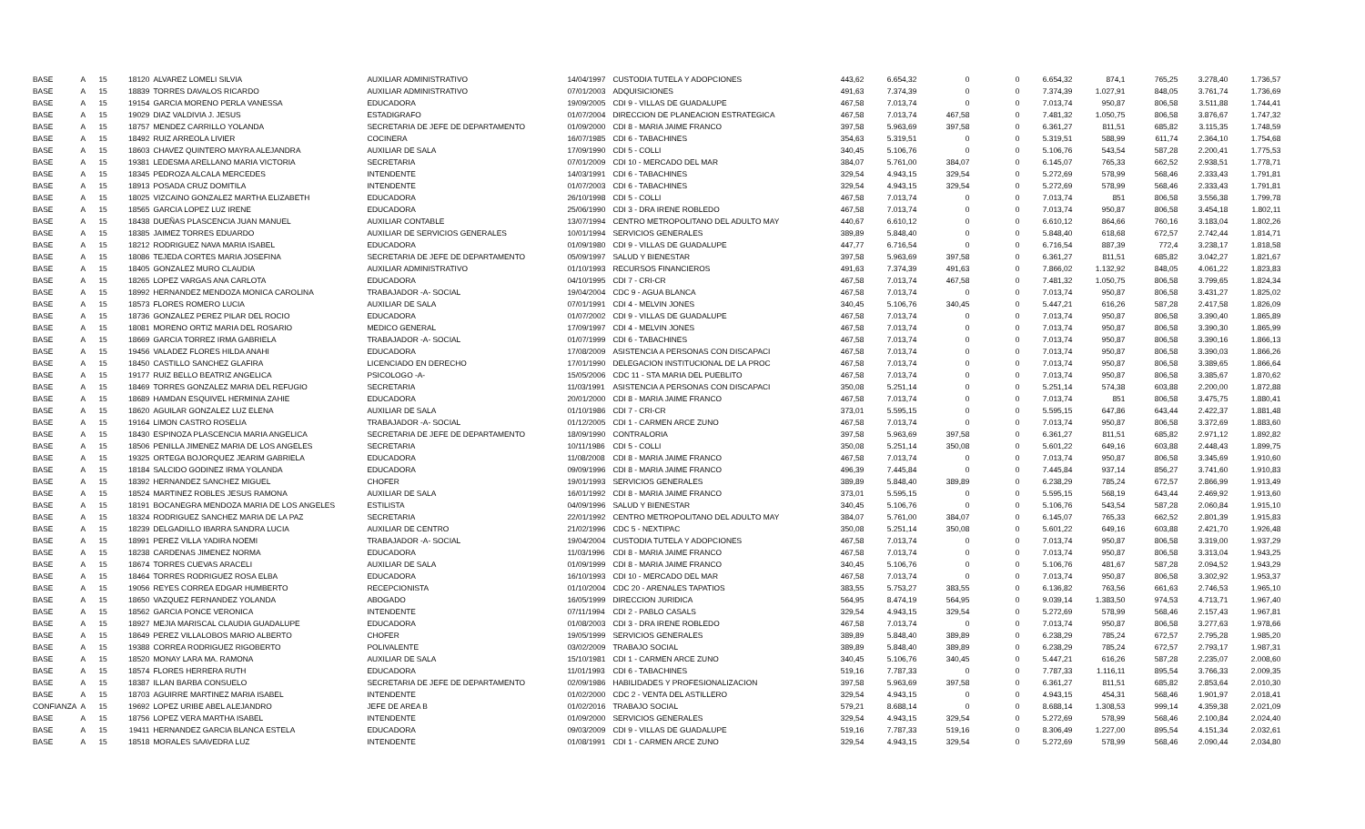| BASE | A | 15 | 18120 | ALVAREZ LOMELI SILVIA | AUXILIAR ADMINISTRATIVO | 14/04/1997 | CUSTODIA TUTELA Y ADOPCIONES | 443,62 | 6.654,32 | 0 | 0 | 6.654,32 | 874,1 | 765,25 | 3.278,40 | 1.736,57 |
| BASE | A | 15 | 18839 | TORRES DAVALOS RICARDO | AUXILIAR ADMINISTRATIVO | 07/01/2003 | ADQUISICIONES | 491,63 | 7.374,39 | 0 | 0 | 7.374,39 | 1.027,91 | 848,05 | 3.761,74 | 1.736,69 |
| BASE | A | 15 | 19154 | GARCIA MORENO PERLA VANESSA | EDUCADORA | 19/09/2005 | CDI 9 - VILLAS DE GUADALUPE | 467,58 | 7.013,74 | 0 | 0 | 7.013,74 | 950,87 | 806,58 | 3.511,88 | 1.744,41 |
| BASE | A | 15 | 19029 | DIAZ VALDIVIA J. JESUS | ESTADIGRAFO | 01/07/2004 | DIRECCION DE PLANEACION ESTRATEGICA | 467,58 | 7.013,74 | 467,58 | 0 | 7.481,32 | 1.050,75 | 806,58 | 3.876,67 | 1.747,32 |
| BASE | A | 15 | 18757 | MENDEZ CARRILLO YOLANDA | SECRETARIA DE JEFE DE DEPARTAMENTO | 01/09/2000 | CDI 8 - MARIA JAIME FRANCO | 397,58 | 5.963,69 | 397,58 | 0 | 6.361,27 | 811,51 | 685,82 | 3.115,35 | 1.748,59 |
| BASE | A | 15 | 18492 | RUIZ ARREOLA LIVIER | COCINERA | 16/07/1985 | CDI 6 - TABACHINES | 354,63 | 5.319,51 | 0 | 0 | 5.319,51 | 588,99 | 611,74 | 2.364,10 | 1.754,68 |
| BASE | A | 15 | 18603 | CHAVEZ QUINTERO MAYRA ALEJANDRA | AUXILIAR DE SALA | 17/09/1990 | CDI 5 - COLLI | 340,45 | 5.106,76 | 0 | 0 | 5.106,76 | 543,54 | 587,28 | 2.200,41 | 1.775,53 |
| BASE | A | 15 | 19381 | LEDESMA ARELLANO MARIA VICTORIA | SECRETARIA | 07/01/2009 | CDI 10 - MERCADO DEL MAR | 384,07 | 5.761,00 | 384,07 | 0 | 6.145,07 | 765,33 | 662,52 | 2.938,51 | 1.778,71 |
| BASE | A | 15 | 18345 | PEDROZA ALCALA MERCEDES | INTENDENTE | 14/03/1991 | CDI 6 - TABACHINES | 329,54 | 4.943,15 | 329,54 | 0 | 5.272,69 | 578,99 | 568,46 | 2.333,43 | 1.791,81 |
| BASE | A | 15 | 18913 | POSADA CRUZ DOMITILA | INTENDENTE | 01/07/2003 | CDI 6 - TABACHINES | 329,54 | 4.943,15 | 329,54 | 0 | 5.272,69 | 578,99 | 568,46 | 2.333,43 | 1.791,81 |
| BASE | A | 15 | 18025 | VIZCAINO GONZALEZ MARTHA ELIZABETH | EDUCADORA | 26/10/1998 | CDI 5 - COLLI | 467,58 | 7.013,74 | 0 | 0 | 7.013,74 | 851 | 806,58 | 3.556,38 | 1.799,78 |
| BASE | A | 15 | 18565 | GARCIA LOPEZ LUZ IRENE | EDUCADORA | 25/06/1990 | CDI 3 - DRA IRENE ROBLEDO | 467,58 | 7.013,74 | 0 | 0 | 7.013,74 | 950,87 | 806,58 | 3.454,18 | 1.802,11 |
| BASE | A | 15 | 18438 | DUEÑAS PLASCENCIA JUAN MANUEL | AUXILIAR CONTABLE | 13/07/1994 | CENTRO METROPOLITANO DEL ADULTO MAY | 440,67 | 6.610,12 | 0 | 0 | 6.610,12 | 864,66 | 760,16 | 3.183,04 | 1.802,26 |
| BASE | A | 15 | 18385 | JAIMEZ TORRES EDUARDO | AUXILIAR DE SERVICIOS GENERALES | 10/01/1994 | SERVICIOS GENERALES | 389,89 | 5.848,40 | 0 | 0 | 5.848,40 | 618,68 | 672,57 | 2.742,44 | 1.814,71 |
| BASE | A | 15 | 18212 | RODRIGUEZ NAVA MARIA ISABEL | EDUCADORA | 01/09/1980 | CDI 9 - VILLAS DE GUADALUPE | 447,77 | 6.716,54 | 0 | 0 | 6.716,54 | 887,39 | 772,4 | 3.238,17 | 1.818,58 |
| BASE | A | 15 | 18086 | TEJEDA CORTES MARIA JOSEFINA | SECRETARIA DE JEFE DE DEPARTAMENTO | 05/09/1997 | SALUD Y BIENESTAR | 397,58 | 5.963,69 | 397,58 | 0 | 6.361,27 | 811,51 | 685,82 | 3.042,27 | 1.821,67 |
| BASE | A | 15 | 18405 | GONZALEZ MURO CLAUDIA | AUXILIAR ADMINISTRATIVO | 01/10/1993 | RECURSOS FINANCIEROS | 491,63 | 7.374,39 | 491,63 | 0 | 7.866,02 | 1.132,92 | 848,05 | 4.061,22 | 1.823,83 |
| BASE | A | 15 | 18265 | LOPEZ VARGAS ANA CARLOTA | EDUCADORA | 04/10/1995 | CDI 7 - CRI-CR | 467,58 | 7.013,74 | 467,58 | 0 | 7.481,32 | 1.050,75 | 806,58 | 3.799,65 | 1.824,34 |
| BASE | A | 15 | 18992 | HERNANDEZ MENDOZA MONICA CAROLINA | TRABAJADOR -A- SOCIAL | 19/04/2004 | CDC 9 - AGUA BLANCA | 467,58 | 7.013,74 | 0 | 0 | 7.013,74 | 950,87 | 806,58 | 3.431,27 | 1.825,02 |
| BASE | A | 15 | 18573 | FLORES ROMERO LUCIA | AUXILIAR DE SALA | 07/01/1991 | CDI 4 - MELVIN JONES | 340,45 | 5.106,76 | 340,45 | 0 | 5.447,21 | 616,26 | 587,28 | 2.417,58 | 1.826,09 |
| BASE | A | 15 | 18736 | GONZALEZ PEREZ PILAR DEL ROCIO | EDUCADORA | 01/07/2002 | CDI 9 - VILLAS DE GUADALUPE | 467,58 | 7.013,74 | 0 | 0 | 7.013,74 | 950,87 | 806,58 | 3.390,40 | 1.865,89 |
| BASE | A | 15 | 18081 | MORENO ORTIZ MARIA DEL ROSARIO | MEDICO GENERAL | 17/09/1997 | CDI 4 - MELVIN JONES | 467,58 | 7.013,74 | 0 | 0 | 7.013,74 | 950,87 | 806,58 | 3.390,30 | 1.865,99 |
| BASE | A | 15 | 18669 | GARCIA TORREZ IRMA GABRIELA | TRABAJADOR -A- SOCIAL | 01/07/1999 | CDI 6 - TABACHINES | 467,58 | 7.013,74 | 0 | 0 | 7.013,74 | 950,87 | 806,58 | 3.390,16 | 1.866,13 |
| BASE | A | 15 | 19456 | VALADEZ FLORES HILDA ANAHI | EDUCADORA | 17/08/2009 | ASISTENCIA A PERSONAS CON DISCAPACI | 467,58 | 7.013,74 | 0 | 0 | 7.013,74 | 950,87 | 806,58 | 3.390,03 | 1.866,26 |
| BASE | A | 15 | 18450 | CASTILLO SANCHEZ GLAFIRA | LICENCIADO EN DERECHO | 17/01/1990 | DELEGACION INSTITUCIONAL DE LA PROC | 467,58 | 7.013,74 | 0 | 0 | 7.013,74 | 950,87 | 806,58 | 3.389,65 | 1.866,64 |
| BASE | A | 15 | 19177 | RUIZ BELLO BEATRIZ ANGELICA | PSICOLOGO -A- | 15/05/2006 | CDC 11 - STA MARIA DEL PUEBLITO | 467,58 | 7.013,74 | 0 | 0 | 7.013,74 | 950,87 | 806,58 | 3.385,67 | 1.870,62 |
| BASE | A | 15 | 18469 | TORRES GONZALEZ MARIA DEL REFUGIO | SECRETARIA | 11/03/1991 | ASISTENCIA A PERSONAS CON DISCAPACI | 350,08 | 5.251,14 | 0 | 0 | 5.251,14 | 574,38 | 603,88 | 2.200,00 | 1.872,88 |
| BASE | A | 15 | 18689 | HAMDAN ESQUIVEL HERMINIA ZAHIE | EDUCADORA | 20/01/2000 | CDI 8 - MARIA JAIME FRANCO | 467,58 | 7.013,74 | 0 | 0 | 7.013,74 | 851 | 806,58 | 3.475,75 | 1.880,41 |
| BASE | A | 15 | 18620 | AGUILAR GONZALEZ LUZ ELENA | AUXILIAR DE SALA | 01/10/1986 | CDI 7 - CRI-CR | 373,01 | 5.595,15 | 0 | 0 | 5.595,15 | 647,86 | 643,44 | 2.422,37 | 1.881,48 |
| BASE | A | 15 | 19164 | LIMON CASTRO ROSELIA | TRABAJADOR -A- SOCIAL | 01/12/2005 | CDI 1 - CARMEN ARCE ZUNO | 467,58 | 7.013,74 | 0 | 0 | 7.013,74 | 950,87 | 806,58 | 3.372,69 | 1.883,60 |
| BASE | A | 15 | 18430 | ESPINOZA PLASCENCIA MARIA ANGELICA | SECRETARIA DE JEFE DE DEPARTAMENTO | 18/09/1990 | CONTRALORIA | 397,58 | 5.963,69 | 397,58 | 0 | 6.361,27 | 811,51 | 685,82 | 2.971,12 | 1.892,82 |
| BASE | A | 15 | 18506 | PENILLA JIMENEZ MARIA DE LOS ANGELES | SECRETARIA | 10/11/1986 | CDI 5 - COLLI | 350,08 | 5.251,14 | 350,08 | 0 | 5.601,22 | 649,16 | 603,88 | 2.448,43 | 1.899,75 |
| BASE | A | 15 | 19325 | ORTEGA BOJORQUEZ JEARIM GABRIELA | EDUCADORA | 11/08/2008 | CDI 8 - MARIA JAIME FRANCO | 467,58 | 7.013,74 | 0 | 0 | 7.013,74 | 950,87 | 806,58 | 3.345,69 | 1.910,60 |
| BASE | A | 15 | 18184 | SALCIDO GODINEZ IRMA YOLANDA | EDUCADORA | 09/09/1996 | CDI 8 - MARIA JAIME FRANCO | 496,39 | 7.445,84 | 0 | 0 | 7.445,84 | 937,14 | 856,27 | 3.741,60 | 1.910,83 |
| BASE | A | 15 | 18392 | HERNANDEZ SANCHEZ MIGUEL | CHOFER | 19/01/1993 | SERVICIOS GENERALES | 389,89 | 5.848,40 | 389,89 | 0 | 6.238,29 | 785,24 | 672,57 | 2.866,99 | 1.913,49 |
| BASE | A | 15 | 18524 | MARTINEZ ROBLES JESUS RAMONA | AUXILIAR DE SALA | 16/01/1992 | CDI 8 - MARIA JAIME FRANCO | 373,01 | 5.595,15 | 0 | 0 | 5.595,15 | 568,19 | 643,44 | 2.469,92 | 1.913,60 |
| BASE | A | 15 | 18191 | BOCANEGRA MENDOZA MARIA DE LOS ANGELES | ESTILISTA | 04/09/1996 | SALUD Y BIENESTAR | 340,45 | 5.106,76 | 0 | 0 | 5.106,76 | 543,54 | 587,28 | 2.060,84 | 1.915,10 |
| BASE | A | 15 | 18324 | RODRIGUEZ SANCHEZ MARIA DE LA PAZ | SECRETARIA | 22/01/1992 | CENTRO METROPOLITANO DEL ADULTO MAY | 384,07 | 5.761,00 | 384,07 | 0 | 6.145,07 | 765,33 | 662,52 | 2.801,39 | 1.915,83 |
| BASE | A | 15 | 18239 | DELGADILLO IBARRA SANDRA LUCIA | AUXILIAR DE CENTRO | 21/02/1996 | CDC 5 - NEXTIPAC | 350,08 | 5.251,14 | 350,08 | 0 | 5.601,22 | 649,16 | 603,88 | 2.421,70 | 1.926,48 |
| BASE | A | 15 | 18991 | PEREZ VILLA YADIRA NOEMI | TRABAJADOR -A- SOCIAL | 19/04/2004 | CUSTODIA TUTELA Y ADOPCIONES | 467,58 | 7.013,74 | 0 | 0 | 7.013,74 | 950,87 | 806,58 | 3.319,00 | 1.937,29 |
| BASE | A | 15 | 18238 | CARDENAS JIMENEZ NORMA | EDUCADORA | 11/03/1996 | CDI 8 - MARIA JAIME FRANCO | 467,58 | 7.013,74 | 0 | 0 | 7.013,74 | 950,87 | 806,58 | 3.313,04 | 1.943,25 |
| BASE | A | 15 | 18674 | TORRES CUEVAS ARACELI | AUXILIAR DE SALA | 01/09/1999 | CDI 8 - MARIA JAIME FRANCO | 340,45 | 5.106,76 | 0 | 0 | 5.106,76 | 481,67 | 587,28 | 2.094,52 | 1.943,29 |
| BASE | A | 15 | 18464 | TORRES RODRIGUEZ ROSA ELBA | EDUCADORA | 16/10/1993 | CDI 10 - MERCADO DEL MAR | 467,58 | 7.013,74 | 0 | 0 | 7.013,74 | 950,87 | 806,58 | 3.302,92 | 1.953,37 |
| BASE | A | 15 | 19056 | REYES CORREA EDGAR HUMBERTO | RECEPCIONISTA | 01/10/2004 | CDC 20 - ARENALES TAPATIOS | 383,55 | 5.753,27 | 383,55 | 0 | 6.136,82 | 763,56 | 661,63 | 2.746,53 | 1.965,10 |
| BASE | A | 15 | 18650 | VAZQUEZ FERNANDEZ YOLANDA | ABOGADO | 16/05/1999 | DIRECCION JURIDICA | 564,95 | 8.474,19 | 564,95 | 0 | 9.039,14 | 1.383,50 | 974,53 | 4.713,71 | 1.967,40 |
| BASE | A | 15 | 18562 | GARCIA PONCE VERONICA | INTENDENTE | 07/11/1994 | CDI 2 - PABLO CASALS | 329,54 | 4.943,15 | 329,54 | 0 | 5.272,69 | 578,99 | 568,46 | 2.157,43 | 1.967,81 |
| BASE | A | 15 | 18927 | MEJIA MARISCAL CLAUDIA GUADALUPE | EDUCADORA | 01/08/2003 | CDI 3 - DRA IRENE ROBLEDO | 467,58 | 7.013,74 | 0 | 0 | 7.013,74 | 950,87 | 806,58 | 3.277,63 | 1.978,66 |
| BASE | A | 15 | 18649 | PEREZ VILLALOBOS MARIO ALBERTO | CHOFER | 19/05/1999 | SERVICIOS GENERALES | 389,89 | 5.848,40 | 389,89 | 0 | 6.238,29 | 785,24 | 672,57 | 2.795,28 | 1.985,20 |
| BASE | A | 15 | 19388 | CORREA RODRIGUEZ RIGOBERTO | POLIVALENTE | 03/02/2009 | TRABAJO SOCIAL | 389,89 | 5.848,40 | 389,89 | 0 | 6.238,29 | 785,24 | 672,57 | 2.793,17 | 1.987,31 |
| BASE | A | 15 | 18520 | MONAY LARA MA. RAMONA | AUXILIAR DE SALA | 15/10/1981 | CDI 1 - CARMEN ARCE ZUNO | 340,45 | 5.106,76 | 340,45 | 0 | 5.447,21 | 616,26 | 587,28 | 2.235,07 | 2.008,60 |
| BASE | A | 15 | 18574 | FLORES HERRERA RUTH | EDUCADORA | 11/01/1993 | CDI 6 - TABACHINES | 519,16 | 7.787,33 | 0 | 0 | 7.787,33 | 1.116,11 | 895,54 | 3.766,33 | 2.009,35 |
| BASE | A | 15 | 18387 | ILLAN BARBA CONSUELO | SECRETARIA DE JEFE DE DEPARTAMENTO | 02/09/1986 | HABILIDADES Y PROFESIONALIZACION | 397,58 | 5.963,69 | 397,58 | 0 | 6.361,27 | 811,51 | 685,82 | 2.853,64 | 2.010,30 |
| BASE | A | 15 | 18703 | AGUIRRE MARTINEZ MARIA ISABEL | INTENDENTE | 01/02/2000 | CDC 2 - VENTA DEL ASTILLERO | 329,54 | 4.943,15 | 0 | 0 | 4.943,15 | 454,31 | 568,46 | 1.901,97 | 2.018,41 |
| CONFIANZA | A | 15 | 19692 | LOPEZ URIBE ABEL ALEJANDRO | JEFE DE AREA B | 01/02/2016 | TRABAJO SOCIAL | 579,21 | 8.688,14 | 0 | 0 | 8.688,14 | 1.308,53 | 999,14 | 4.359,38 | 2.021,09 |
| BASE | A | 15 | 18756 | LOPEZ VERA MARTHA ISABEL | INTENDENTE | 01/09/2000 | SERVICIOS GENERALES | 329,54 | 4.943,15 | 329,54 | 0 | 5.272,69 | 578,99 | 568,46 | 2.100,84 | 2.024,40 |
| BASE | A | 15 | 19411 | HERNANDEZ GARCIA BLANCA ESTELA | EDUCADORA | 09/03/2009 | CDI 9 - VILLAS DE GUADALUPE | 519,16 | 7.787,33 | 519,16 | 0 | 8.306,49 | 1.227,00 | 895,54 | 4.151,34 | 2.032,61 |
| BASE | A | 15 | 18518 | MORALES SAAVEDRA LUZ | INTENDENTE | 01/08/1991 | CDI 1 - CARMEN ARCE ZUNO | 329,54 | 4.943,15 | 329,54 | 0 | 5.272,69 | 578,99 | 568,46 | 2.090,44 | 2.034,80 |